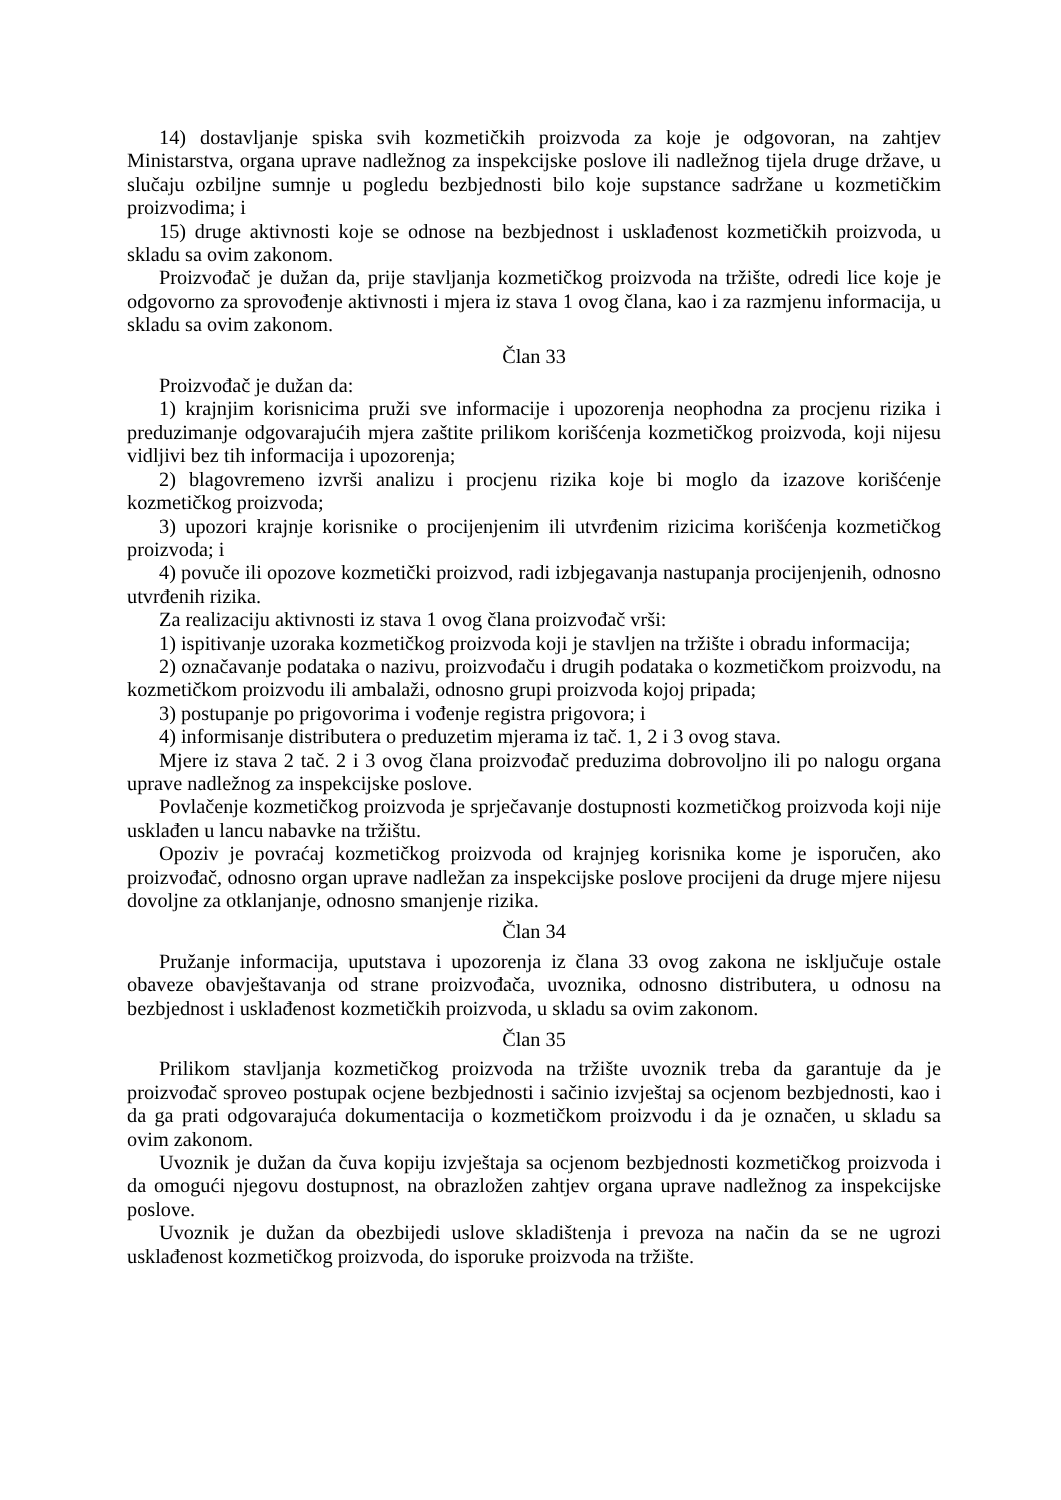14) dostavljanje spiska svih kozmetičkih proizvoda za koje je odgovoran, na zahtjev Ministarstva, organa uprave nadležnog za inspekcijske poslove ili nadležnog tijela druge države, u slučaju ozbiljne sumnje u pogledu bezbjednosti bilo koje supstance sadržane u kozmetičkim proizvodima; i
15) druge aktivnosti koje se odnose na bezbjednost i usklađenost kozmetičkih proizvoda, u skladu sa ovim zakonom.
Proizvođač je dužan da, prije stavljanja kozmetičkog proizvoda na tržište, odredi lice koje je odgovorno za sprovođenje aktivnosti i mjera iz stava 1 ovog člana, kao i za razmjenu informacija, u skladu sa ovim zakonom.
Član 33
Proizvođač je dužan da:
1) krajnjim korisnicima pruži sve informacije i upozorenja neophodna za procjenu rizika i preduzimanje odgovarajućih mjera zaštite prilikom korišćenja kozmetičkog proizvoda, koji nijesu vidljivi bez tih informacija i upozorenja;
2) blagovremeno izvrši analizu i procjenu rizika koje bi moglo da izazove korišćenje kozmetičkog proizvoda;
3) upozori krajnje korisnike o procijenjenim ili utvrđenim rizicima korišćenja kozmetičkog proizvoda; i
4) povuče ili opozove kozmetički proizvod, radi izbjegavanja nastupanja procijenjenih, odnosno utvrđenih rizika.
Za realizaciju aktivnosti iz stava 1 ovog člana proizvođač vrši:
1) ispitivanje uzoraka kozmetičkog proizvoda koji je stavljen na tržište i obradu informacija;
2) označavanje podataka o nazivu, proizvođaču i drugih podataka o kozmetičkom proizvodu, na kozmetičkom proizvodu ili ambalaži, odnosno grupi proizvoda kojoj pripada;
3) postupanje po prigovorima i vođenje registra prigovora; i
4) informisanje distributera o preduzetim mjerama iz tač. 1, 2 i 3 ovog stava.
Mjere iz stava 2 tač. 2 i 3 ovog člana proizvođač preduzima dobrovoljno ili po nalogu organa uprave nadležnog za inspekcijske poslove.
Povlačenje kozmetičkog proizvoda je sprječavanje dostupnosti kozmetičkog proizvoda koji nije usklađen u lancu nabavke na tržištu.
Opoziv je povraćaj kozmetičkog proizvoda od krajnjeg korisnika kome je isporučen, ako proizvođač, odnosno organ uprave nadležan za inspekcijske poslove procijeni da druge mjere nijesu dovoljne za otklanjanje, odnosno smanjenje rizika.
Član 34
Pružanje informacija, uputstava i upozorenja iz člana 33 ovog zakona ne isključuje ostale obaveze obavještavanja od strane proizvođača, uvoznika, odnosno distributera, u odnosu na bezbjednost i usklađenost kozmetičkih proizvoda, u skladu sa ovim zakonom.
Član 35
Prilikom stavljanja kozmetičkog proizvoda na tržište uvoznik treba da garantuje da je proizvođač sproveo postupak ocjene bezbjednosti i sačinio izvještaj sa ocjenom bezbjednosti, kao i da ga prati odgovarajuća dokumentacija o kozmetičkom proizvodu i da je označen, u skladu sa ovim zakonom.
Uvoznik je dužan da čuva kopiju izvještaja sa ocjenom bezbjednosti kozmetičkog proizvoda i da omogući njegovu dostupnost, na obrazložen zahtjev organa uprave nadležnog za inspekcijske poslove.
Uvoznik je dužan da obezbijedi uslove skladištenja i prevoza na način da se ne ugrozi usklađenost kozmetičkog proizvoda, do isporuke proizvoda na tržište.